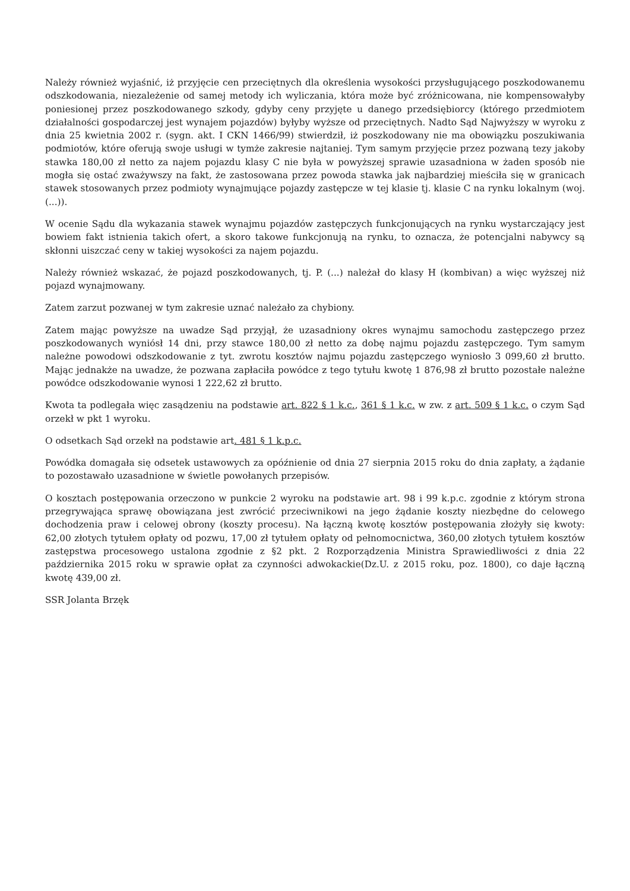Należy również wyjaśnić, iż przyjęcie cen przeciętnych dla określenia wysokości przysługującego poszkodowanemu odszkodowania, niezależenie od samej metody ich wyliczania, która może być zróżnicowana, nie kompensowałyby poniesionej przez poszkodowanego szkody, gdyby ceny przyjęte u danego przedsiębiorcy (którego przedmiotem działalności gospodarczej jest wynajem pojazdów) byłyby wyższe od przeciętnych. Nadto Sąd Najwyższy w wyroku z dnia 25 kwietnia 2002 r. (sygn. akt. I CKN 1466/99) stwierdził, iż poszkodowany nie ma obowiązku poszukiwania podmiotów, które oferują swoje usługi w tymże zakresie najtaniej. Tym samym przyjęcie przez pozwaną tezy jakoby stawka 180,00 zł netto za najem pojazdu klasy C nie była w powyższej sprawie uzasadniona w żaden sposób nie mogła się ostać zważywszy na fakt, że zastosowana przez powoda stawka jak najbardziej mieściła się w granicach stawek stosowanych przez podmioty wynajmujące pojazdy zastępcze w tej klasie tj. klasie C na rynku lokalnym (woj. (...)).
W ocenie Sądu dla wykazania stawek wynajmu pojazdów zastępczych funkcjonujących na rynku wystarczający jest bowiem fakt istnienia takich ofert, a skoro takowe funkcjonują na rynku, to oznacza, że potencjalni nabywcy są skłonni uiszczać ceny w takiej wysokości za najem pojazdu.
Należy również wskazać, że pojazd poszkodowanych, tj. P. (...) należał do klasy H (kombivan) a więc wyższej niż pojazd wynajmowany.
Zatem zarzut pozwanej w tym zakresie uznać należało za chybiony.
Zatem mając powyższe na uwadze Sąd przyjął, że uzasadniony okres wynajmu samochodu zastępczego przez poszkodowanych wyniósł 14 dni, przy stawce 180,00 zł netto za dobę najmu pojazdu zastępczego. Tym samym należne powodowi odszkodowanie z tyt. zwrotu kosztów najmu pojazdu zastępczego wyniosło 3 099,60 zł brutto. Mając jednakże na uwadze, że pozwana zapłaciła powódce z tego tytułu kwotę 1 876,98 zł brutto pozostałe należne powódce odszkodowanie wynosi 1 222,62 zł brutto.
Kwota ta podlegała więc zasądzeniu na podstawie art. 822 § 1 k.c., 361 § 1 k.c. w zw. z art. 509 § 1 k.c. o czym Sąd orzekł w pkt 1 wyroku.
O odsetkach Sąd orzekł na podstawie art. 481 § 1 k.p.c.
Powódka domagała się odsetek ustawowych za opóźnienie od dnia 27 sierpnia 2015 roku do dnia zapłaty, a żądanie to pozostawało uzasadnione w świetle powołanych przepisów.
O kosztach postępowania orzeczono w punkcie 2 wyroku na podstawie art. 98 i 99 k.p.c. zgodnie z którym strona przegrywająca sprawę obowiązana jest zwrócić przeciwnikowi na jego żądanie koszty niezbędne do celowego dochodzenia praw i celowej obrony (koszty procesu). Na łączną kwotę kosztów postępowania złożyły się kwoty: 62,00 złotych tytułem opłaty od pozwu, 17,00 zł tytułem opłaty od pełnomocnictwa, 360,00 złotych tytułem kosztów zastępstwa procesowego ustalona zgodnie z §2 pkt. 2 Rozporządzenia Ministra Sprawiedliwości z dnia 22 października 2015 roku w sprawie opłat za czynności adwokackie(Dz.U. z 2015 roku, poz. 1800), co daje łączną kwotę 439,00 zł.
SSR Jolanta Brzęk